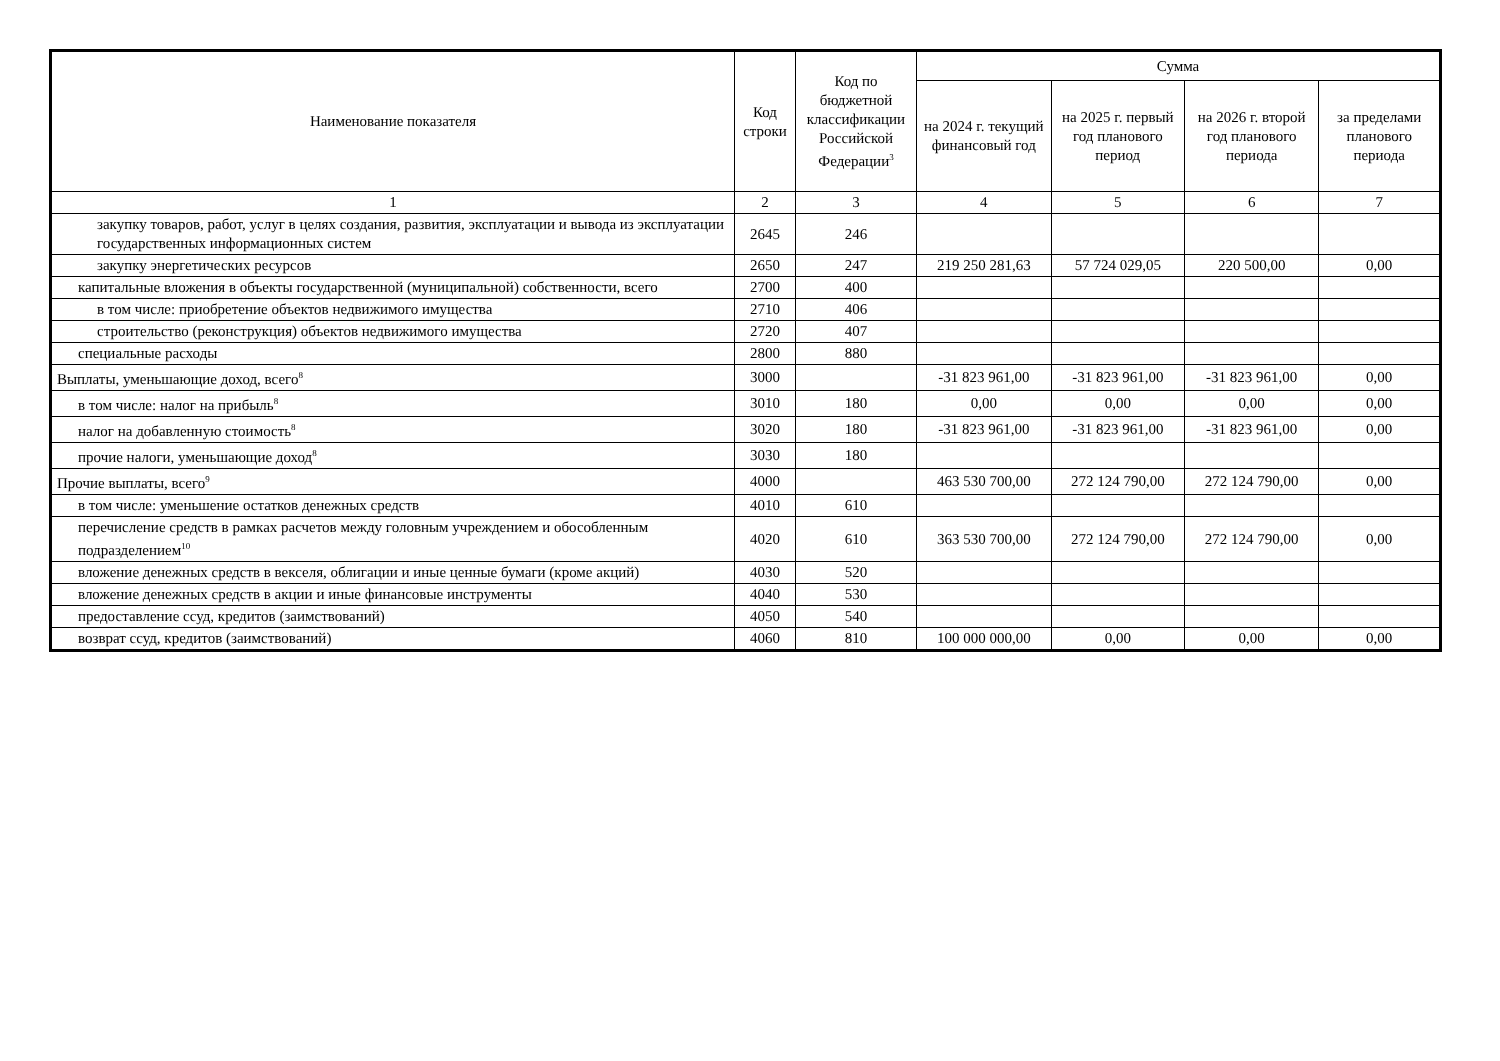| Наименование показателя | Код строки | Код по бюджетной классификации Российской Федерации<sup>3</sup> | Сумма | | | |
| --- | --- | --- | --- | --- | --- | --- |
| | | | на 2024 г. текущий финансовый год | на 2025 г. первый год планового период | на 2026 г. второй год планового периода | за пределами планового периода |
| 1 | 2 | 3 | 4 | 5 | 6 | 7 |
| закупку товаров, работ, услуг в целях создания, развития, эксплуатации и вывода из эксплуатации государственных информационных систем | 2645 | 246 | | | | |
| закупку энергетических ресурсов | 2650 | 247 | 219 250 281,63 | 57 724 029,05 | 220 500,00 | 0,00 |
| капитальные вложения в объекты государственной (муниципальной) собственности, всего | 2700 | 400 | | | | |
| в том числе: приобретение объектов недвижимого имущества | 2710 | 406 | | | | |
| строительство (реконструкция) объектов недвижимого имущества | 2720 | 407 | | | | |
| специальные расходы | 2800 | 880 | | | | |
| Выплаты, уменьшающие доход, всего<sup>8</sup> | 3000 | | -31 823 961,00 | -31 823 961,00 | -31 823 961,00 | 0,00 |
| в том числе: налог на прибыль<sup>8</sup> | 3010 | 180 | 0,00 | 0,00 | 0,00 | 0,00 |
| налог на добавленную стоимость<sup>8</sup> | 3020 | 180 | -31 823 961,00 | -31 823 961,00 | -31 823 961,00 | 0,00 |
| прочие налоги, уменьшающие доход<sup>8</sup> | 3030 | 180 | | | | |
| Прочие выплаты, всего<sup>9</sup> | 4000 | | 463 530 700,00 | 272 124 790,00 | 272 124 790,00 | 0,00 |
| в том числе: уменьшение остатков денежных средств | 4010 | 610 | | | | |
| перечисление средств в рамках расчетов между головным учреждением и обособленным подразделением<sup>10</sup> | 4020 | 610 | 363 530 700,00 | 272 124 790,00 | 272 124 790,00 | 0,00 |
| вложение денежных средств в векселя, облигации и иные ценные бумаги (кроме акций) | 4030 | 520 | | | | |
| вложение денежных средств в акции и иные финансовые инструменты | 4040 | 530 | | | | |
| предоставление ссуд, кредитов (заимствований) | 4050 | 540 | | | | |
| возврат ссуд, кредитов (заимствований) | 4060 | 810 | 100 000 000,00 | 0,00 | 0,00 | 0,00 |